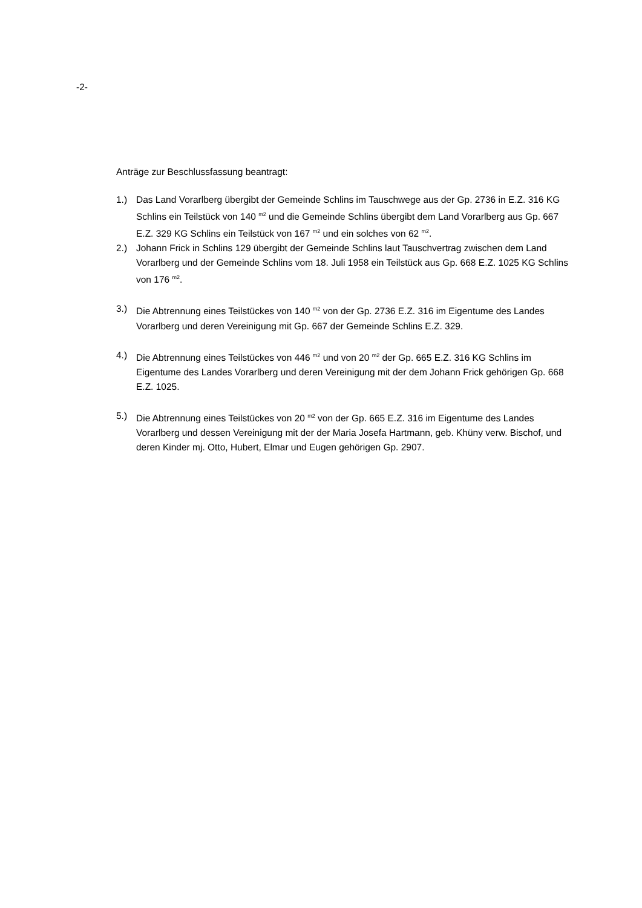-2-
Anträge zur Beschlussfassung beantragt:
1.) Das Land Vorarlberg übergibt der Gemeinde Schlins im Tauschwege aus der Gp. 2736 in E.Z. 316 KG Schlins ein Teilstück von 140 <sup>m2</sup> und die Gemeinde Schlins übergibt dem Land Vorarlberg aus Gp. 667 E.Z. 329 KG Schlins ein Teilstück von 167 <sup>m2</sup> und ein solches von 62 <sup>m2</sup>.
2.) Johann Frick in Schlins 129 übergibt der Gemeinde Schlins laut Tauschvertrag zwischen dem Land Vorarlberg und der Gemeinde Schlins vom 18. Juli 1958 ein Teilstück aus Gp. 668 E.Z. 1025 KG Schlins von 176 <sup>m2</sup>.
3.) Die Abtrennung eines Teilstückes von 140 <sup>m2</sup> von der Gp. 2736 E.Z. 316 im Eigentume des Landes Vorarlberg und deren Vereinigung mit Gp. 667 der Gemeinde Schlins E.Z. 329.
4.) Die Abtrennung eines Teilstückes von 446 <sup>m2</sup> und von 20 <sup>m2</sup> der Gp. 665 E.Z. 316 KG Schlins im Eigentume des Landes Vorarlberg und deren Vereinigung mit der dem Johann Frick gehörigen Gp. 668 E.Z. 1025.
5.) Die Abtrennung eines Teilstückes von 20 <sup>m2</sup> von der Gp. 665 E.Z. 316 im Eigentume des Landes Vorarlberg und dessen Vereinigung mit der der Maria Josefa Hartmann, geb. Khüny verw. Bischof, und deren Kinder mj. Otto, Hubert, Elmar und Eugen gehörigen Gp. 2907.